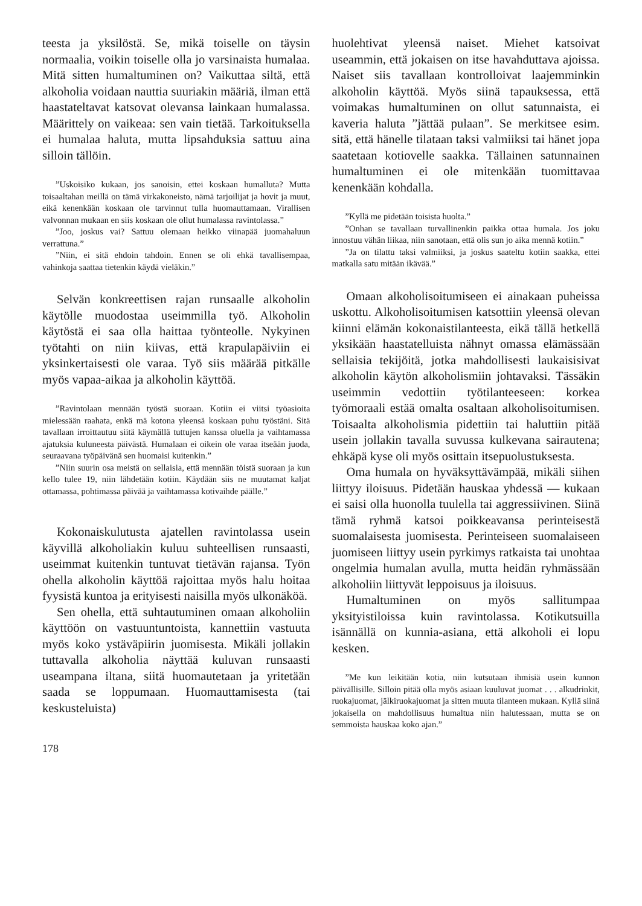teesta ja yksilöstä. Se, mikä toiselle on täysin normaalia, voikin toiselle olla jo varsinaista humalaa. Mitä sitten humaltuminen on? Vaikuttaa siltä, että alkoholia voidaan nauttia suuriakin määriä, ilman että haastateltavat katsovat olevansa lainkaan humalassa. Määrittely on vaikeaa: sen vain tietää. Tarkoituksella ei humalaa haluta, mutta lipsahduksia sattuu aina silloin tällöin.
”Uskoisiko kukaan, jos sanoisin, ettei koskaan humalluta? Mutta toisaaltahan meillä on tämä virkakoneisto, nämä tarjoilijat ja hovit ja muut, eikä kenenkään koskaan ole tarvinnut tulla huomauttamaan. Virallisen valvonnan mukaan en siis koskaan ole ollut humalassa ravintolassa.”
”Joo, joskus vai? Sattuu olemaan heikko viinapää juomahaluun verrattuna.”
”Niin, ei sitä ehdoin tahdoin. Ennen se oli ehkä tavallisempaa, vahinkoja saattaa tietenkin käydä vieläkin.”
Selvän konkreettisen rajan runsaalle alkoholin käytölle muodostaa useimmilla työ. Alkoholin käytöstä ei saa olla haittaa työnteolle. Nykyinen työtahti on niin kiivas, että krapulapäiviin ei yksinkertaisesti ole varaa. Työ siis määrää pitkälle myös vapaa-aikaa ja alkoholin käyttöä.
”Ravintolaan mennään työstä suoraan. Kotiin ei viitsi työasioita mielessään raahata, enkä mä kotona yleensä koskaan puhu työstäni. Sitä tavallaan irroittautuu siitä käymällä tuttujen kanssa oluella ja vaihtamassa ajatuksia kuluneesta päivästä. Humalaan ei oikein ole varaa itseään juoda, seuraavana työpäivänä sen huomaisi kuitenkin.”
”Niin suurin osa meistä on sellaisia, että mennään töistä suoraan ja kun kello tulee 19, niin lähdetään kotiin. Käydään siis ne muutamat kaljat ottamassa, pohtimassa päivää ja vaihtamassa kotivaihde päälle.”
Kokonaiskulutusta ajatellen ravintolassa usein käyvillä alkoholiakin kuluu suhteellisen runsaasti, useimmat kuitenkin tuntuvat tietävän rajansa. Työn ohella alkoholin käyttöä rajoittaa myös halu hoitaa fyysistä kuntoa ja erityisesti naisilla myös ulkonäköä.
Sen ohella, että suhtautuminen omaan alkoholiin käyttöön on vastuuntuntoista, kannettiin vastuuta myös koko ystäväpiirin juomisesta. Mikäli jollakin tuttavalla alkoholia näyttää kuluvan runsaasti useampana iltana, siitä huomautetaan ja yritetään saada se loppumaan. Huomauttamisesta (tai keskusteluista)
huolehtivat yleensä naiset. Miehet katsoivat useammin, että jokaisen on itse havahduttava ajoissa. Naiset siis tavallaan kontrolloivat laajemminkin alkoholin käyttöä. Myös siinä tapauksessa, että voimakas humaltuminen on ollut satunnaista, ei kaveria haluta ”jättää pulaan”. Se merkitsee esim. sitä, että hänelle tilataan taksi valmiiksi tai hänet jopa saatetaan kotiovelle saakka. Tällainen satunnainen humaltuminen ei ole mitenkään tuomittavaa kenenkään kohdalla.
”Kyllä me pidetään toisista huolta.”
”Onhan se tavallaan turvallinenkin paikka ottaa humala. Jos joku innostuu vähän liikaa, niin sanotaan, että olis sun jo aika mennä kotiin.”
”Ja on tilattu taksi valmiiksi, ja joskus saateltu kotiin saakka, ettei matkalla satu mitään ikävää.”
Omaan alkoholisoitumiseen ei ainakaan puheissa uskottu. Alkoholisoitumisen katsottiin yleensä olevan kiinni elämän kokonaistilanteesta, eikä tällä hetkellä yksikään haastatelluista nähnyt omassa elämässään sellaisia tekijöitä, jotka mahdollisesti laukaisisivat alkoholin käytön alkoholismiin johtavaksi. Tässäkin useimmin vedottiin työtilanteeseen: korkea työmoraali estää omalta osaltaan alkoholisoitumisen. Toisaalta alkoholismia pidettiin tai haluttiin pitää usein jollakin tavalla suvussa kulkevana sairautena; ehkäpä kyse oli myös osittain itsepuolustuksesta.
Oma humala on hyväksyttävämpää, mikäli siihen liittyy iloisuus. Pidetään hauskaa yhdessä — kukaan ei saisi olla huonolla tuulella tai aggressiivinen. Siinä tämä ryhmä katsoi poikkeavansa perinteisestä suomalaisesta juomisesta. Perinteiseen suomalaiseen juomiseen liittyy usein pyrkimys ratkaista tai unohtaa ongelmia humalan avulla, mutta heidän ryhmässään alkoholiin liittyvät leppoisuus ja iloisuus.
Humaltuminen on myös sallitumpaa yksityistiloissa kuin ravintolassa. Kotikutsuilla isännällä on kunnia-asiana, että alkoholi ei lopu kesken.
”Me kun leikitään kotia, niin kutsutaan ihmisiä usein kunnon päivällisille. Silloin pitää olla myös asiaan kuuluvat juomat . . . alkudrinkit, ruokajuomat, jälkiruokajuomat ja sitten muuta tilanteen mukaan. Kyllä siinä jokaisella on mahdollisuus humaltua niin halutessaan, mutta se on semmoista hauskaa koko ajan.”
178